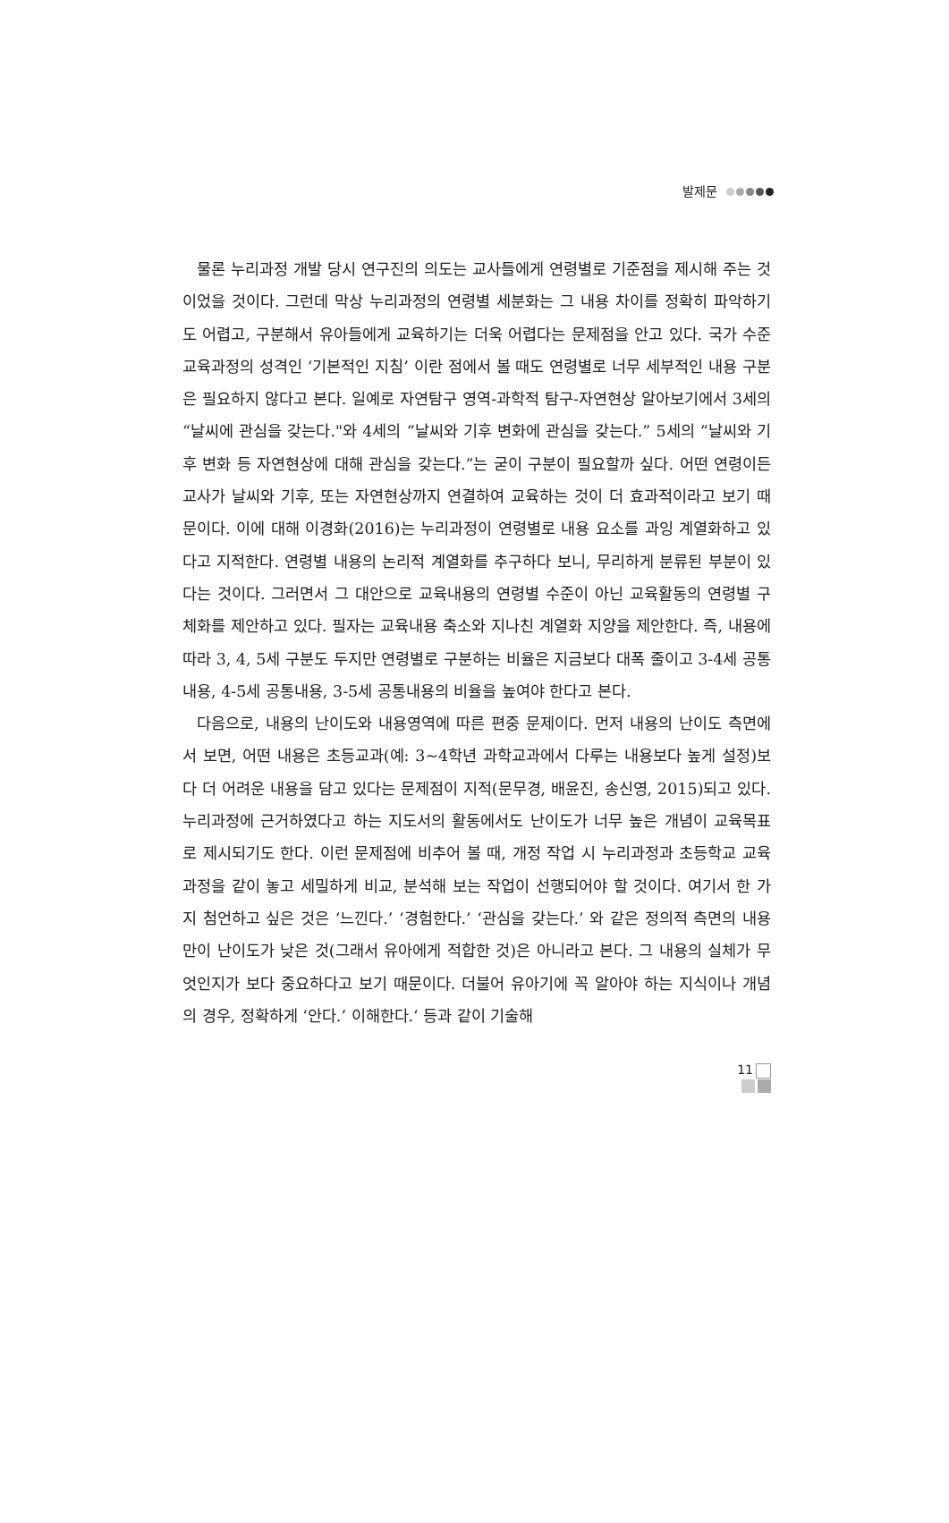발제문
물론 누리과정 개발 당시 연구진의 의도는 교사들에게 연령별로 기준점을 제시해 주는 것이었을 것이다. 그런데 막상 누리과정의 연령별 세분화는 그 내용 차이를 정확히 파악하기도 어렵고, 구분해서 유아들에게 교육하기는 더욱 어렵다는 문제점을 안고 있다. 국가 수준 교육과정의 성격인 ‘기본적인 지침’ 이란 점에서 볼 때도 연령별로 너무 세부적인 내용 구분은 필요하지 않다고 본다. 일예로 자연탐구 영역-과학적 탐구-자연현상 알아보기에서 3세의 “날씨에 관심을 갖는다."와 4세의 “날씨와 기후 변화에 관심을 갖는다.” 5세의 “날씨와 기후 변화 등 자연현상에 대해 관심을 갖는다.”는 굳이 구분이 필요할까 싶다. 어떤 연령이든 교사가 날씨와 기후, 또는 자연현상까지 연결하여 교육하는 것이 더 효과적이라고 보기 때문이다. 이에 대해 이경화(2016)는 누리과정이 연령별로 내용 요소를 과잉 계열화하고 있다고 지적한다. 연령별 내용의 논리적 계열화를 추구하다 보니, 무리하게 분류된 부분이 있다는 것이다. 그러면서 그 대안으로 교육내용의 연령별 수준이 아닌 교육활동의 연령별 구체화를 제안하고 있다. 필자는 교육내용 축소와 지나친 계열화 지양을 제안한다. 즉, 내용에 따라 3, 4, 5세 구분도 두지만 연령별로 구분하는 비율은 지금보다 대폭 줄이고 3-4세 공통내용, 4-5세 공통내용, 3-5세 공통내용의 비율을 높여야 한다고 본다.
다음으로, 내용의 난이도와 내용영역에 따른 편중 문제이다. 먼저 내용의 난이도 측면에서 보면, 어떤 내용은 초등교과(예: 3~4학년 과학교과에서 다루는 내용보다 높게 설정)보다 더 어려운 내용을 담고 있다는 문제점이 지적(문무경, 배윤진, 송신영, 2015)되고 있다. 누리과정에 근거하였다고 하는 지도서의 활동에서도 난이도가 너무 높은 개념이 교육목표로 제시되기도 한다. 이런 문제점에 비추어 볼 때, 개정 작업 시 누리과정과 초등학교 교육과정을 같이 놓고 세밀하게 비교, 분석해 보는 작업이 선행되어야 할 것이다. 여기서 한 가지 첨언하고 싶은 것은 ‘느낀다.’ ‘경험한다.’ ‘관심을 갖는다.’ 와 같은 정의적 측면의 내용만이 난이도가 낮은 것(그래서 유아에게 적합한 것)은 아니라고 본다. 그 내용의 실체가 무엇인지가 보다 중요하다고 보기 때문이다. 더불어 유아기에 꼭 알아야 하는 지식이나 개념의 경우, 정확하게 ‘안다.’ 이해한다.‘ 등과 같이 기술해
11